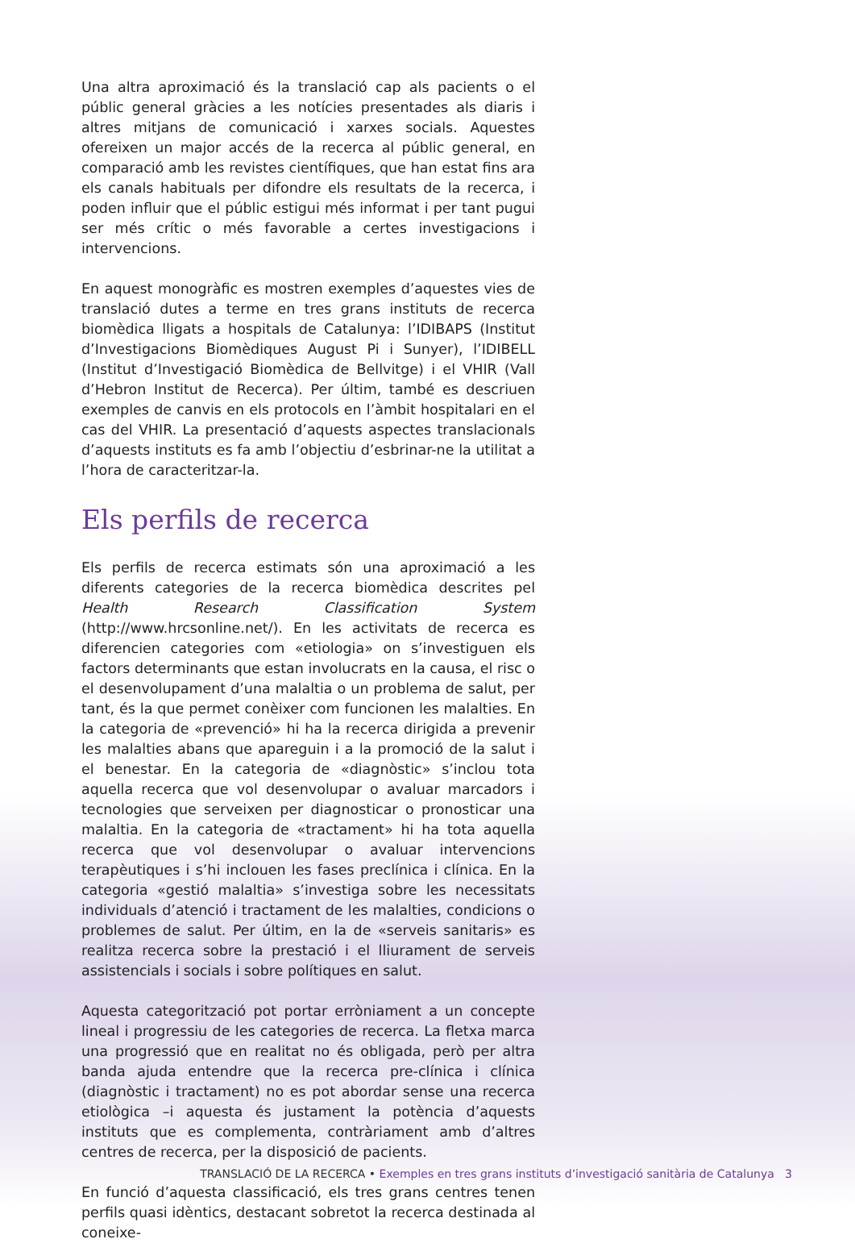Una altra aproximació és la translació cap als pacients o el públic general gràcies a les notícies presentades als diaris i altres mitjans de comunicació i xarxes socials. Aquestes ofereixen un major accés de la recerca al públic general, en comparació amb les revistes científiques, que han estat fins ara els canals habituals per difondre els resultats de la recerca, i poden influir que el públic estigui més informat i per tant pugui ser més crític o més favorable a certes investigacions i intervencions.
En aquest monogràfic es mostren exemples d’aquestes vies de translació dutes a terme en tres grans instituts de recerca biomèdica lligats a hospitals de Catalunya: l’IDIBAPS (Institut d’Investigacions Biomèdiques August Pi i Sunyer), l’IDIBELL (Institut d’Investigació Biomèdica de Bellvitge) i el VHIR (Vall d’Hebron Institut de Recerca). Per últim, també es descriuen exemples de canvis en els protocols en l’àmbit hospitalari en el cas del VHIR. La presentació d’aquests aspectes translacionals d’aquests instituts es fa amb l’objectiu d’esbrinar-ne la utilitat a l’hora de caracteritzar-la.
Els perfils de recerca
Els perfils de recerca estimats són una aproximació a les diferents categories de la recerca biomèdica descrites pel Health Research Classification System (http://www.hrcsonline.net/). En les activitats de recerca es diferencien categories com «etiologia» on s’investiguen els factors determinants que estan involucrats en la causa, el risc o el desenvolupament d’una malaltia o un problema de salut, per tant, és la que permet conèixer com funcionen les malalties. En la categoria de «prevenció» hi ha la recerca dirigida a prevenir les malalties abans que apareguin i a la promoció de la salut i el benestar. En la categoria de «diagnòstic» s’inclou tota aquella recerca que vol desenvolupar o avaluar marcadors i tecnologies que serveixen per diagnosticar o pronosticar una malaltia. En la categoria de «tractament» hi ha tota aquella recerca que vol desenvolupar o avaluar intervencions terapèutiques i s’hi inclouen les fases preclínica i clínica. En la categoria «gestió malaltia» s’investiga sobre les necessitats individuals d’atenció i tractament de les malalties, condicions o problemes de salut. Per últim, en la de «serveis sanitaris» es realitza recerca sobre la prestació i el lliurament de serveis assistencials i socials i sobre polítiques en salut.
Aquesta categorització pot portar erròniament a un concepte lineal i progressiu de les categories de recerca. La fletxa marca una progressió que en realitat no és obligada, però per altra banda ajuda entendre que la recerca pre-clínica i clínica (diagnòstic i tractament) no es pot abordar sense una recerca etiològica –i aquesta és justament la potència d’aquests instituts que es complementa, contràriament amb d’altres centres de recerca, per la disposició de pacients.
En funció d’aquesta classificació, els tres grans centres tenen perfils quasi idèntics, destacant sobretot la recerca destinada al coneixe-
TRANSLACIÓ DE LA RECERCA • Exemples en tres grans instituts d’investigació sanitària de Catalunya 3